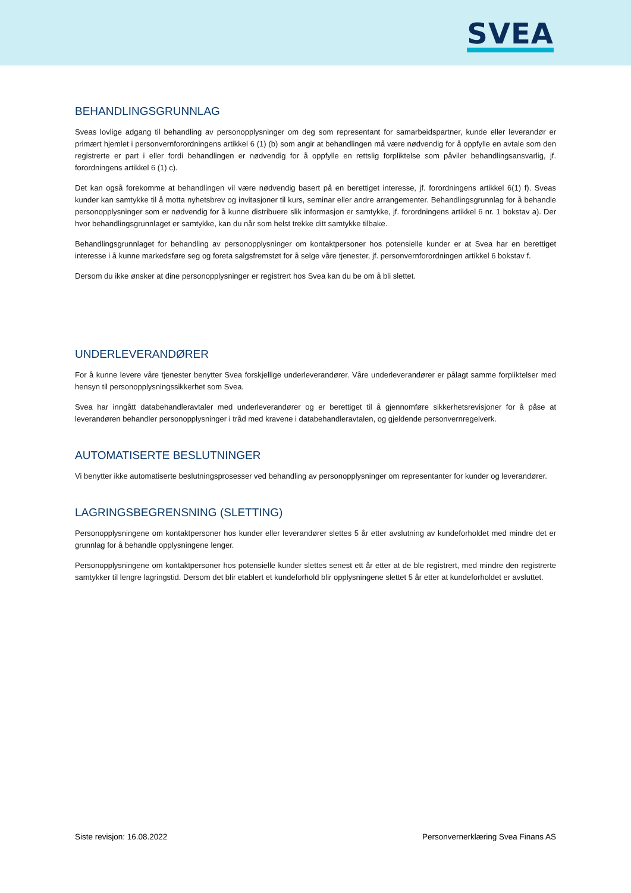SVEA
BEHANDLINGSGRUNNLAG
Sveas lovlige adgang til behandling av personopplysninger om deg som representant for samarbeidspartner, kunde eller leverandør er primært hjemlet i personvernforordningens artikkel 6 (1) (b) som angir at behandlingen må være nødvendig for å oppfylle en avtale som den registrerte er part i eller fordi behandlingen er nødvendig for å oppfylle en rettslig forpliktelse som påviler behandlingsansvarlig, jf. forordningens artikkel 6 (1) c).
Det kan også forekomme at behandlingen vil være nødvendig basert på en berettiget interesse, jf. forordningens artikkel 6(1) f). Sveas kunder kan samtykke til å motta nyhetsbrev og invitasjoner til kurs, seminar eller andre arrangementer. Behandlingsgrunnlag for å behandle personopplysninger som er nødvendig for å kunne distribuere slik informasjon er samtykke, jf. forordningens artikkel 6 nr. 1 bokstav a). Der hvor behandlingsgrunnlaget er samtykke, kan du når som helst trekke ditt samtykke tilbake.
Behandlingsgrunnlaget for behandling av personopplysninger om kontaktpersoner hos potensielle kunder er at Svea har en berettiget interesse i å kunne markedsføre seg og foreta salgsfremstøt for å selge våre tjenester, jf. personvernforordningen artikkel 6 bokstav f.
Dersom du ikke ønsker at dine personopplysninger er registrert hos Svea kan du be om å bli slettet.
UNDERLEVERANDØRER
For å kunne levere våre tjenester benytter Svea forskjellige underleverandører. Våre underleverandører er pålagt samme forpliktelser med hensyn til personopplysningssikkerhet som Svea.
Svea har inngått databehandleravtaler med underleverandører og er berettiget til å gjennomføre sikkerhetsrevisjoner for å påse at leverandøren behandler personopplysninger i tråd med kravene i databehandleravtalen, og gjeldende personvernregelverk.
AUTOMATISERTE BESLUTNINGER
Vi benytter ikke automatiserte beslutningsprosesser ved behandling av personopplysninger om representanter for kunder og leverandører.
LAGRINGSBEGRENSNING (SLETTING)
Personopplysningene om kontaktpersoner hos kunder eller leverandører slettes 5 år etter avslutning av kundeforholdet med mindre det er grunnlag for å behandle opplysningene lenger.
Personopplysningene om kontaktpersoner hos potensielle kunder slettes senest ett år etter at de ble registrert, med mindre den registrerte samtykker til lengre lagringstid. Dersom det blir etablert et kundeforhold blir opplysningene slettet 5 år etter at kundeforholdet er avsluttet.
Siste revisjon: 16.08.2022 Personvernerklæring Svea Finans AS